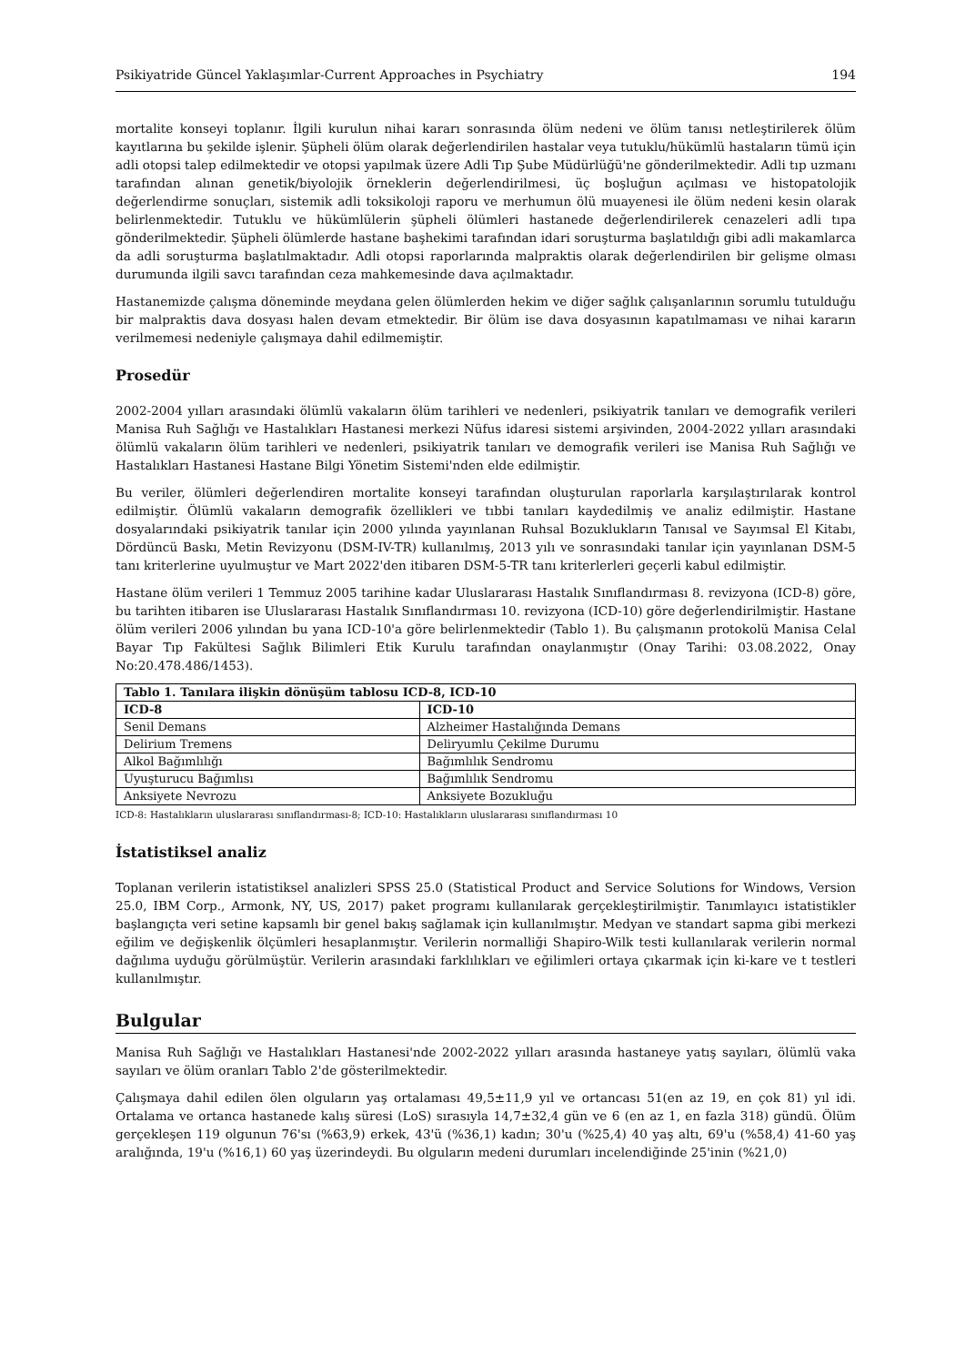Psikiyatride Güncel Yaklaşımlar-Current Approaches in Psychiatry 194
mortalite konseyi toplanır. İlgili kurulun nihai kararı sonrasında ölüm nedeni ve ölüm tanısı netleştirilerek ölüm kayıtlarına bu şekilde işlenir. Şüpheli ölüm olarak değerlendirilen hastalar veya tutuklu/hükümlü hastaların tümü için adli otopsi talep edilmektedir ve otopsi yapılmak üzere Adli Tıp Şube Müdürlüğü'ne gönderilmektedir. Adli tıp uzmanı tarafından alınan genetik/biyolojik örneklerin değerlendirilmesi, üç boşluğun açılması ve histopatolojik değerlendirme sonuçları, sistemik adli toksikoloji raporu ve merhumun ölü muayenesi ile ölüm nedeni kesin olarak belirlenmektedir. Tutuklu ve hükümlülerin şüpheli ölümleri hastanede değerlendirilerek cenazeleri adli tıpa gönderilmektedir. Şüpheli ölümlerde hastane başhekimi tarafından idari soruşturma başlatıldığı gibi adli makamlarca da adli soruşturma başlatılmaktadır. Adli otopsi raporlarında malpraktis olarak değerlendirilen bir gelişme olması durumunda ilgili savcı tarafından ceza mahkemesinde dava açılmaktadır.
Hastanemizde çalışma döneminde meydana gelen ölümlerden hekim ve diğer sağlık çalışanlarının sorumlu tutulduğu bir malpraktis dava dosyası halen devam etmektedir. Bir ölüm ise dava dosyasının kapatılmaması ve nihai kararın verilmemesi nedeniyle çalışmaya dahil edilmemiştir.
Prosedür
2002-2004 yılları arasındaki ölümlü vakaların ölüm tarihleri ve nedenleri, psikiyatrik tanıları ve demografik verileri Manisa Ruh Sağlığı ve Hastalıkları Hastanesi merkezi Nüfus idaresi sistemi arşivinden, 2004-2022 yılları arasındaki ölümlü vakaların ölüm tarihleri ve nedenleri, psikiyatrik tanıları ve demografik verileri ise Manisa Ruh Sağlığı ve Hastalıkları Hastanesi Hastane Bilgi Yönetim Sistemi'nden elde edilmiştir.
Bu veriler, ölümleri değerlendiren mortalite konseyi tarafından oluşturulan raporlarla karşılaştırılarak kontrol edilmiştir. Ölümlü vakaların demografik özellikleri ve tıbbi tanıları kaydedilmiş ve analiz edilmiştir. Hastane dosyalarındaki psikiyatrik tanılar için 2000 yılında yayınlanan Ruhsal Bozuklukların Tanısal ve Sayımsal El Kitabı, Dördüncü Baskı, Metin Revizyonu (DSM-IV-TR) kullanılmış, 2013 yılı ve sonrasındaki tanılar için yayınlanan DSM-5 tanı kriterlerine uyulmuştur ve Mart 2022'den itibaren DSM-5-TR tanı kriterlerleri geçerli kabul edilmiştir.
Hastane ölüm verileri 1 Temmuz 2005 tarihine kadar Uluslararası Hastalık Sınıflandırması 8. revizyona (ICD-8) göre, bu tarihten itibaren ise Uluslararası Hastalık Sınıflandırması 10. revizyona (ICD-10) göre değerlendirilmiştir. Hastane ölüm verileri 2006 yılından bu yana ICD-10'a göre belirlenmektedir (Tablo 1). Bu çalışmanın protokolü Manisa Celal Bayar Tıp Fakültesi Sağlık Bilimleri Etik Kurulu tarafından onaylanmıştır (Onay Tarihi: 03.08.2022, Onay No:20.478.486/1453).
| Tablo 1. Tanılara ilişkin dönüşüm tablosu ICD-8, ICD-10 | |
| --- | --- |
| ICD-8 | ICD-10 |
| Senil Demans | Alzheimer Hastalığında Demans |
| Delirium Tremens | Deliryumlu Çekilme Durumu |
| Alkol Bağımlılığı | Bağımlılık Sendromu |
| Uyuşturucu Bağımlısı | Bağımlılık Sendromu |
| Anksiyete Nevrozu | Anksiyete Bozukluğu |
ICD-8: Hastalıkların uluslararası sınıflandırması-8; ICD-10: Hastalıkların uluslararası sınıflandırması 10
İstatistiksel analiz
Toplanan verilerin istatistiksel analizleri SPSS 25.0 (Statistical Product and Service Solutions for Windows, Version 25.0, IBM Corp., Armonk, NY, US, 2017) paket programı kullanılarak gerçekleştirilmiştir. Tanımlayıcı istatistikler başlangıçta veri setine kapsamlı bir genel bakış sağlamak için kullanılmıştır. Medyan ve standart sapma gibi merkezi eğilim ve değişkenlik ölçümleri hesaplanmıştır. Verilerin normalliği Shapiro-Wilk testi kullanılarak verilerin normal dağılıma uyduğu görülmüştür. Verilerin arasındaki farklılıkları ve eğilimleri ortaya çıkarmak için ki-kare ve t testleri kullanılmıştır.
Bulgular
Manisa Ruh Sağlığı ve Hastalıkları Hastanesi'nde 2002-2022 yılları arasında hastaneye yatış sayıları, ölümlü vaka sayıları ve ölüm oranları Tablo 2'de gösterilmektedir.
Çalışmaya dahil edilen ölen olguların yaş ortalaması 49,5±11,9 yıl ve ortancası 51(en az 19, en çok 81) yıl idi. Ortalama ve ortanca hastanede kalış süresi (LoS) sırasıyla 14,7±32,4 gün ve 6 (en az 1, en fazla 318) gündü. Ölüm gerçekleşen 119 olgunun 76'sı (%63,9) erkek, 43'ü (%36,1) kadın; 30'u (%25,4) 40 yaş altı, 69'u (%58,4) 41-60 yaş aralığında, 19'u (%16,1) 60 yaş üzerindeydi. Bu olguların medeni durumları incelendiğinde 25'inin (%21,0)